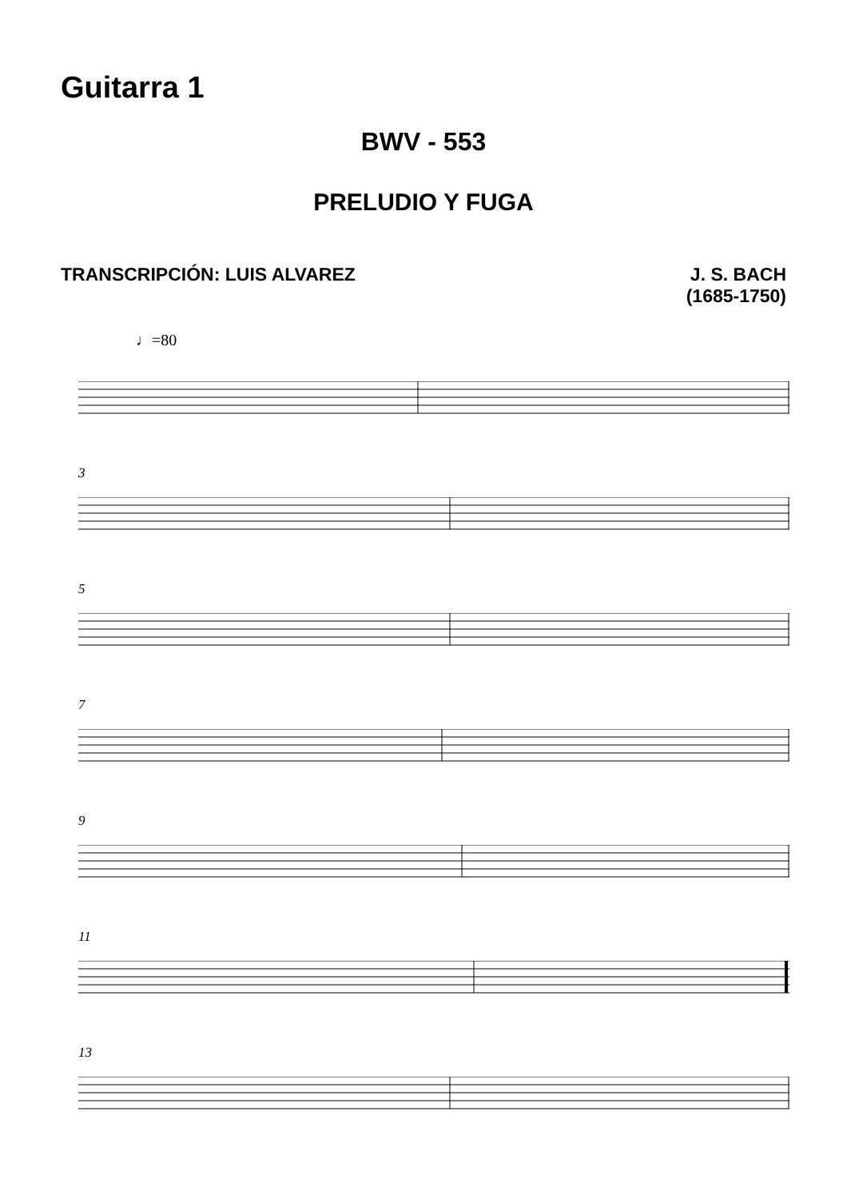Guitarra 1
BWV - 553
PRELUDIO Y FUGA
TRANSCRIPCIÓN: LUIS ALVAREZ J. S. BACH
(1685-1750)
♩=80
3
5
7
9
11
13